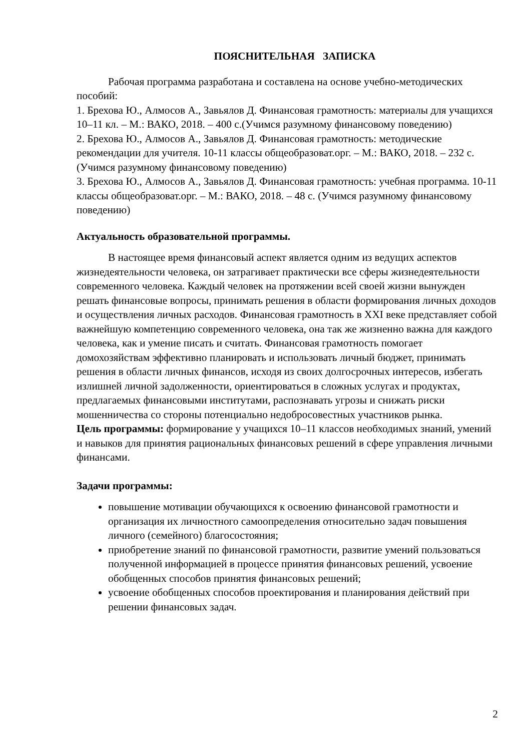ПОЯСНИТЕЛЬНАЯ ЗАПИСКА
Рабочая программа разработана и составлена на основе учебно-методических пособий:
1. Брехова Ю., Алмосов А., Завьялов Д. Финансовая грамотность: материалы для учащихся 10–11 кл. – М.: ВАКО, 2018. – 400 с.(Учимся разумному финансовому поведению)
2. Брехова Ю., Алмосов А., Завьялов Д. Финансовая грамотность: методические рекомендации для учителя. 10-11 классы общеобразоват.орг. – М.: ВАКО, 2018. – 232 с. (Учимся разумному финансовому поведению)
3. Брехова Ю., Алмосов А., Завьялов Д. Финансовая грамотность: учебная программа. 10-11 классы общеобразоват.орг. – М.: ВАКО, 2018. – 48 с. (Учимся разумному финансовому поведению)
Актуальность образовательной программы.
В настоящее время финансовый аспект является одним из ведущих аспектов жизнедеятельности человека, он затрагивает практически все сферы жизнедеятельности современного человека. Каждый человек на протяжении всей своей жизни вынужден решать финансовые вопросы, принимать решения в области формирования личных доходов и осуществления личных расходов. Финансовая грамотность в XXI веке представляет собой важнейшую компетенцию современного человека, она так же жизненно важна для каждого человека, как и умение писать и считать. Финансовая грамотность помогает домохозяйствам эффективно планировать и использовать личный бюджет, принимать решения в области личных финансов, исходя из своих долгосрочных интересов, избегать излишней личной задолженности, ориентироваться в сложных услугах и продуктах, предлагаемых финансовыми институтами, распознавать угрозы и снижать риски мошенничества со стороны потенциально недобросовестных участников рынка.
Цель программы: формирование у учащихся 10–11 классов необходимых знаний, умений и навыков для принятия рациональных финансовых решений в сфере управления личными финансами.
Задачи программы:
повышение мотивации обучающихся к освоению финансовой грамотности и организация их личностного самоопределения относительно задач повышения личного (семейного) благосостояния;
приобретение знаний по финансовой грамотности, развитие умений пользоваться полученной информацией в процессе принятия финансовых решений, усвоение обобщенных способов принятия финансовых решений;
усвоение обобщенных способов проектирования и планирования действий при решении финансовых задач.
2